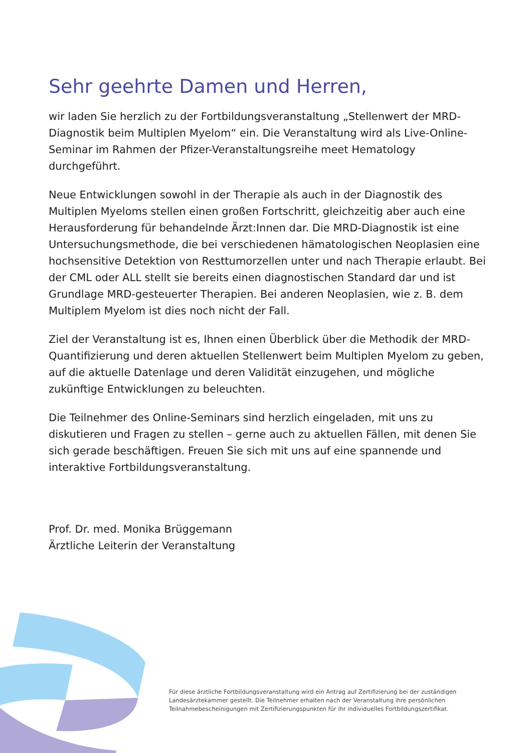Sehr geehrte Damen und Herren,
wir laden Sie herzlich zu der Fortbildungsveranstaltung „Stellenwert der MRD-Diagnostik beim Multiplen Myelom“ ein. Die Veranstaltung wird als Live-Online-Seminar im Rahmen der Pfizer-Veranstaltungsreihe meet Hematology durchgeführt.
Neue Entwicklungen sowohl in der Therapie als auch in der Diagnostik des Multiplen Myeloms stellen einen großen Fortschritt, gleichzeitig aber auch eine Herausforderung für behandelnde Ärzt:Innen dar. Die MRD-Diagnostik ist eine Untersuchungsmethode, die bei verschiedenen hämatologischen Neoplasien eine hochsensitive Detektion von Resttumorzellen unter und nach Therapie erlaubt. Bei der CML oder ALL stellt sie bereits einen diagnostischen Standard dar und ist Grundlage MRD-gesteuerter Therapien. Bei anderen Neoplasien, wie z. B. dem Multiplem Myelom ist dies noch nicht der Fall.
Ziel der Veranstaltung ist es, Ihnen einen Überblick über die Methodik der MRD-Quantifizierung und deren aktuellen Stellenwert beim Multiplen Myelom zu geben, auf die aktuelle Datenlage und deren Validität einzugehen, und mögliche zukünftige Entwicklungen zu beleuchten.
Die Teilnehmer des Online-Seminars sind herzlich eingeladen, mit uns zu diskutieren und Fragen zu stellen – gerne auch zu aktuellen Fällen, mit denen Sie sich gerade beschäftigen. Freuen Sie sich mit uns auf eine spannende und interaktive Fortbildungsveranstaltung.
Prof. Dr. med. Monika Brüggemann
Ärztliche Leiterin der Veranstaltung
Für diese ärztliche Fortbildungsveranstaltung wird ein Antrag auf Zertifizierung bei der zuständigen Landesärztekammer gestellt. Die Teilnehmer erhalten nach der Veranstaltung ihre persönlichen Teilnahmebescheinigungen mit Zertifizierungspunkten für ihr individuelles Fortbildungszertifikat.